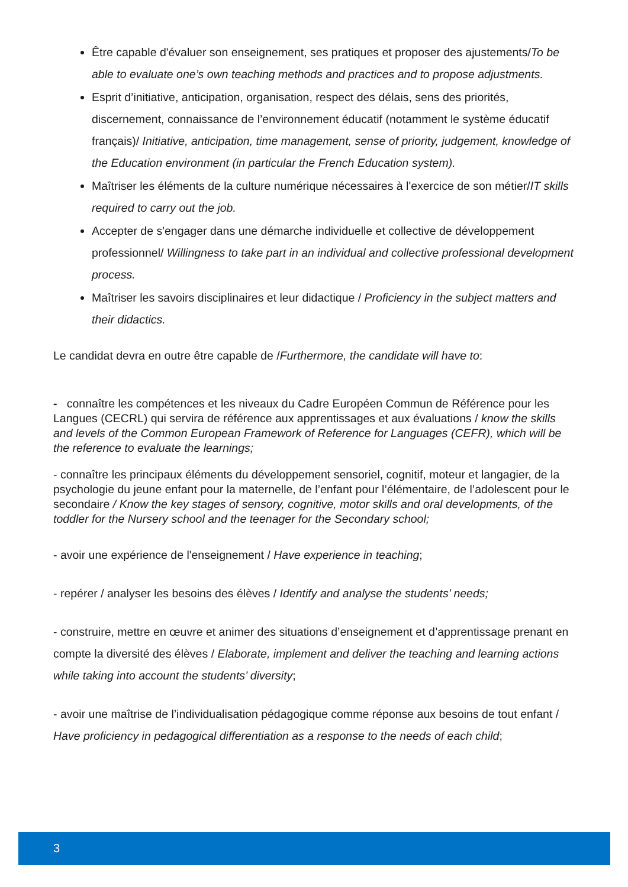Être capable d'évaluer son enseignement, ses pratiques et proposer des ajustements/To be able to evaluate one’s own teaching methods and practices and to propose adjustments.
Esprit d’initiative, anticipation, organisation, respect des délais, sens des priorités, discernement, connaissance de l’environnement éducatif (notamment le système éducatif français)/ Initiative, anticipation, time management, sense of priority, judgement, knowledge of the Education environment (in particular the French Education system).
Maîtriser les éléments de la culture numérique nécessaires à l'exercice de son métier/IT skills required to carry out the job.
Accepter de s'engager dans une démarche individuelle et collective de développement professionnel/ Willingness to take part in an individual and collective professional development process.
Maîtriser les savoirs disciplinaires et leur didactique / Proficiency in the subject matters and their didactics.
Le candidat devra en outre être capable de /Furthermore, the candidate will have to:
- connaître les compétences et les niveaux du Cadre Européen Commun de Référence pour les Langues (CECRL) qui servira de référence aux apprentissages et aux évaluations / know the skills and levels of the Common European Framework of Reference for Languages (CEFR), which will be the reference to evaluate the learnings;
- connaître les principaux éléments du développement sensoriel, cognitif, moteur et langagier, de la psychologie du jeune enfant pour la maternelle, de l’enfant pour l’élémentaire, de l’adolescent pour le secondaire / Know the key stages of sensory, cognitive, motor skills and oral developments, of the toddler for the Nursery school and the teenager for the Secondary school;
- avoir une expérience de l'enseignement / Have experience in teaching;
- repérer / analyser les besoins des élèves / Identify and analyse the students’ needs;
- construire, mettre en œuvre et animer des situations d’enseignement et d’apprentissage prenant en compte la diversité des élèves / Elaborate, implement and deliver the teaching and learning actions while taking into account the students’ diversity;
- avoir une maîtrise de l’individualisation pédagogique comme réponse aux besoins de tout enfant / Have proficiency in pedagogical differentiation as a response to the needs of each child;
3